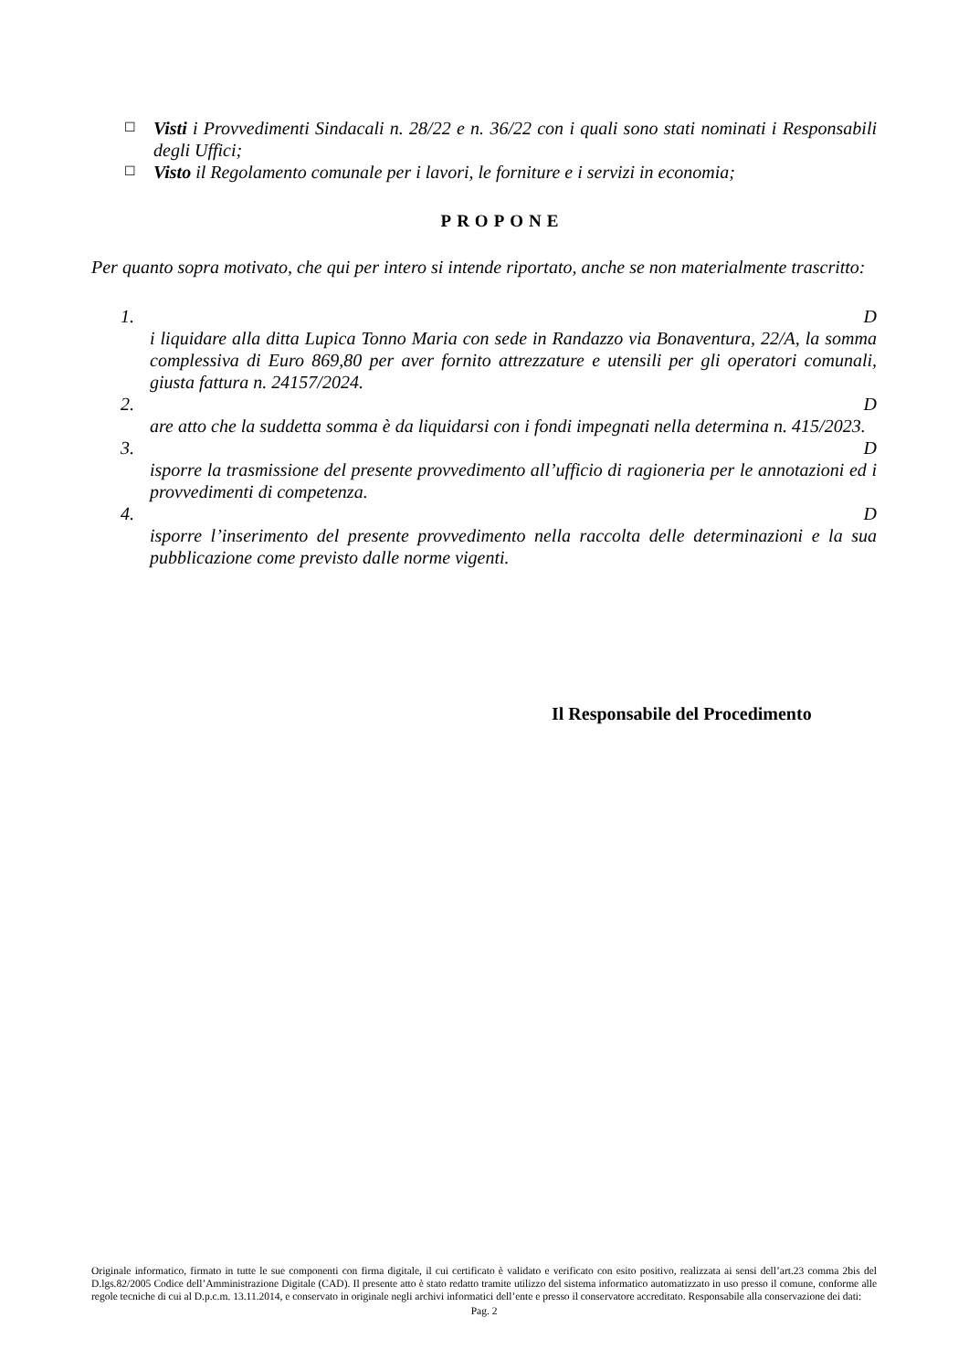☐ Visti i Provvedimenti Sindacali n. 28/22 e n. 36/22 con i quali sono stati nominati i Responsabili degli Uffici;
☐ Visto il Regolamento comunale per i lavori, le forniture e i servizi in economia;
PROPONE
Per quanto sopra motivato, che qui per intero si intende riportato, anche se non materialmente trascritto:
1. D
i liquidare alla ditta Lupica Tonno Maria con sede in Randazzo via Bonaventura, 22/A, la somma complessiva di Euro 869,80 per aver fornito attrezzature e utensili per gli operatori comunali, giusta fattura n. 24157/2024.
2. D
are atto che la suddetta somma è da liquidarsi con i fondi impegnati nella determina n. 415/2023.
3. D
isporre la trasmissione del presente provvedimento all’ufficio di ragioneria per le annotazioni ed i provvedimenti di competenza.
4. D
isporre l’inserimento del presente provvedimento nella raccolta delle determinazioni e la sua pubblicazione come previsto dalle norme vigenti.
Il Responsabile del Procedimento
Originale informatico, firmato in tutte le sue componenti con firma digitale, il cui certificato è validato e verificato con esito positivo, realizzata ai sensi dell’art.23 comma 2bis del D.lgs.82/2005 Codice dell’Amministrazione Digitale (CAD). Il presente atto è stato redatto tramite utilizzo del sistema informatico automatizzato in uso presso il comune, conforme alle regole tecniche di cui al D.p.c.m. 13.11.2014, e conservato in originale negli archivi informatici dell’ente e presso il conservatore accreditato. Responsabile alla conservazione dei dati:
Pag. 2